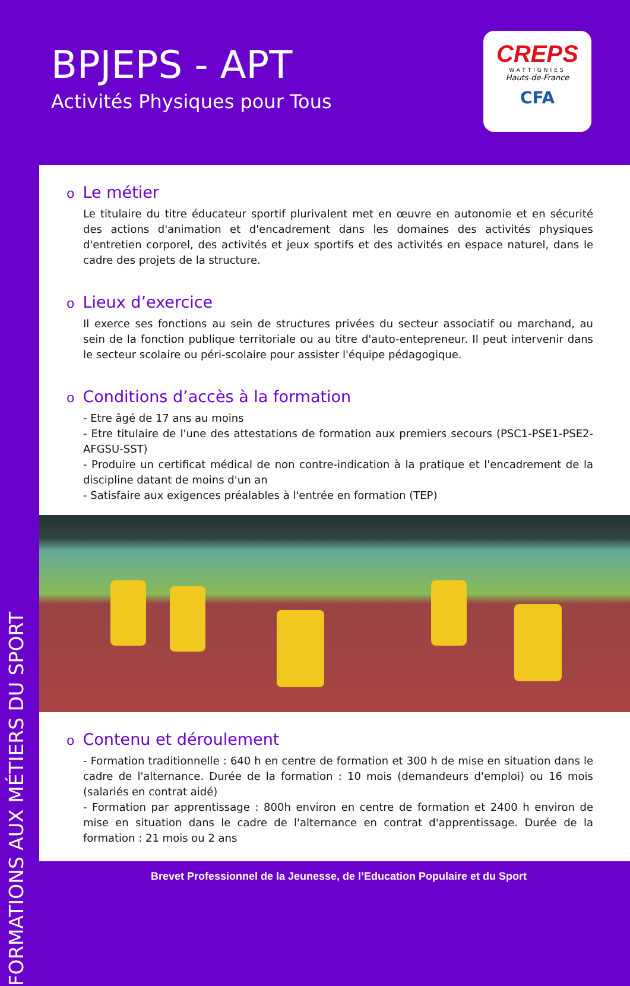BPJEPS - APT
Activités Physiques pour Tous
CREPS
WATTIGNIES
Hauts-de-France
CFA
FORMATIONS AUX MÉTIERS DU SPORT
o Le métier
Le titulaire du titre éducateur sportif plurivalent met en œuvre en autonomie et en sécurité des actions d'animation et d'encadrement dans les domaines des activités physiques d'entretien corporel, des activités et jeux sportifs et des activités en espace naturel, dans le cadre des projets de la structure.
o Lieux d’exercice
Il exerce ses fonctions au sein de structures privées du secteur associatif ou marchand, au sein de la fonction publique territoriale ou au titre d'auto-entepreneur. Il peut intervenir dans le secteur scolaire ou péri-scolaire pour assister l'équipe pédagogique.
o Conditions d’accès à la formation
- Etre âgé de 17 ans au moins
- Etre titulaire de l'une des attestations de formation aux premiers secours (PSC1-PSE1-PSE2-AFGSU-SST)
- Produire un certificat médical de non contre-indication à la pratique et l'encadrement de la discipline datant de moins d'un an
- Satisfaire aux exigences préalables à l'entrée en formation (TEP)
o Contenu et déroulement
- Formation traditionnelle : 640 h en centre de formation et 300 h de mise en situation dans le cadre de l'alternance. Durée de la formation : 10 mois (demandeurs d'emploi) ou 16 mois (salariés en contrat aidé)
- Formation par apprentissage : 800h environ en centre de formation et 2400 h environ de mise en situation dans le cadre de l'alternance en contrat d'apprentissage. Durée de la formation : 21 mois ou 2 ans
Brevet Professionnel de la Jeunesse, de l’Education Populaire et du Sport